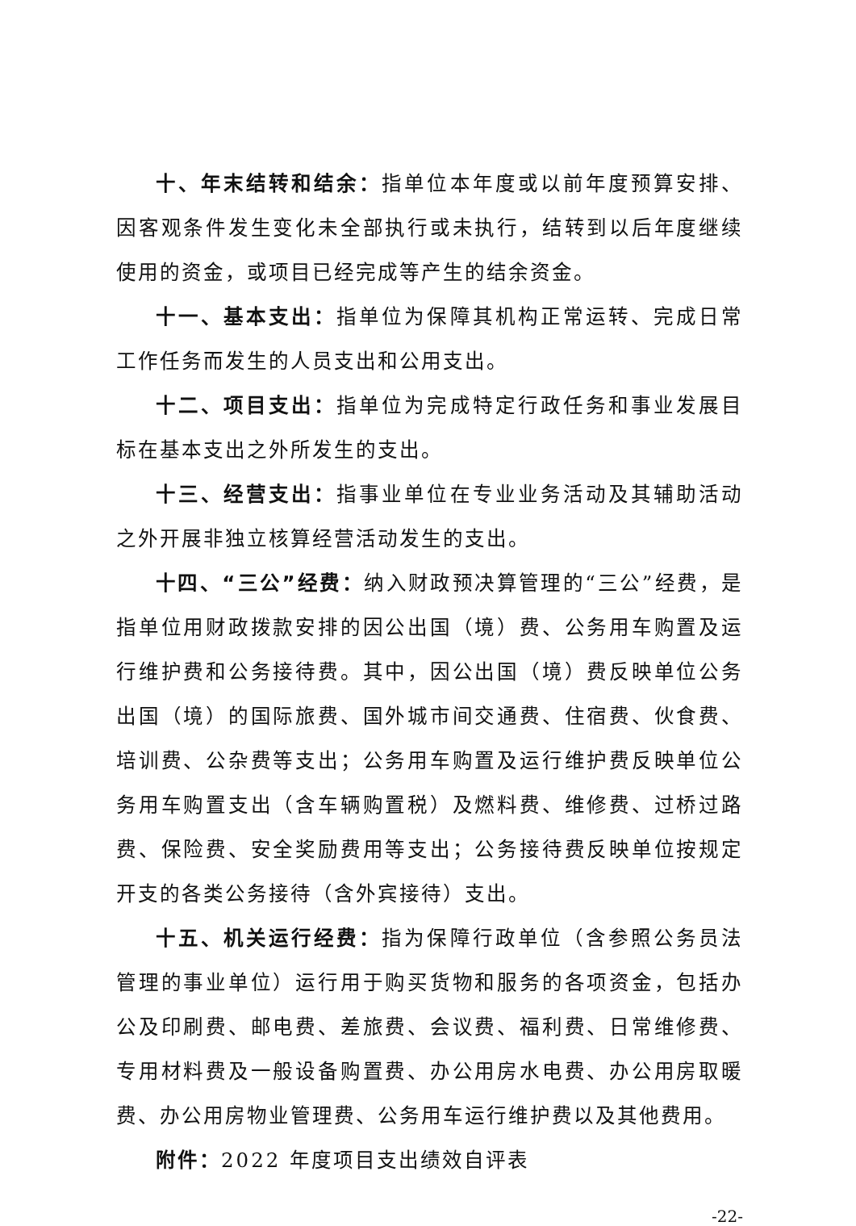十、年末结转和结余：指单位本年度或以前年度预算安排、因客观条件发生变化未全部执行或未执行，结转到以后年度继续使用的资金，或项目已经完成等产生的结余资金。
十一、基本支出：指单位为保障其机构正常运转、完成日常工作任务而发生的人员支出和公用支出。
十二、项目支出：指单位为完成特定行政任务和事业发展目标在基本支出之外所发生的支出。
十三、经营支出：指事业单位在专业业务活动及其辅助活动之外开展非独立核算经营活动发生的支出。
十四、“三公”经费：纳入财政预决算管理的“三公”经费，是指单位用财政拨款安排的因公出国（境）费、公务用车购置及运行维护费和公务接待费。其中，因公出国（境）费反映单位公务出国（境）的国际旅费、国外城市间交通费、住宿费、伙食费、培训费、公杂费等支出；公务用车购置及运行维护费反映单位公务用车购置支出（含车辆购置税）及燃料费、维修费、过桥过路费、保险费、安全奖励费用等支出；公务接待费反映单位按规定开支的各类公务接待（含外宾接待）支出。
十五、机关运行经费：指为保障行政单位（含参照公务员法管理的事业单位）运行用于购买货物和服务的各项资金，包括办公及印刷费、邮电费、差旅费、会议费、福利费、日常维修费、专用材料费及一般设备购置费、办公用房水电费、办公用房取暖费、办公用房物业管理费、公务用车运行维护费以及其他费用。
附件：2022 年度项目支出绩效自评表
-22-